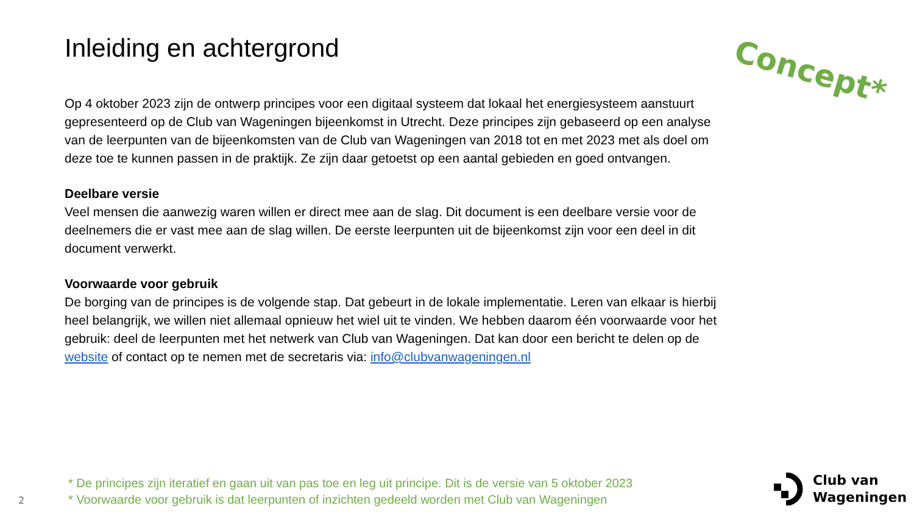Concept*
Inleiding en achtergrond
Op 4 oktober 2023 zijn de ontwerp principes voor een digitaal systeem dat lokaal het energiesysteem aanstuurt gepresenteerd op de Club van Wageningen bijeenkomst in Utrecht. Deze principes zijn gebaseerd op een analyse van de leerpunten van de bijeenkomsten van de Club van Wageningen van 2018 tot en met 2023 met als doel om deze toe te kunnen passen in de praktijk. Ze zijn daar getoetst op een aantal gebieden en goed ontvangen.
Deelbare versie
Veel mensen die aanwezig waren willen er direct mee aan de slag. Dit document is een deelbare versie voor de deelnemers die er vast mee aan de slag willen. De eerste leerpunten uit de bijeenkomst zijn voor een deel in dit document verwerkt.
Voorwaarde voor gebruik
De borging van de principes is de volgende stap. Dat gebeurt in de lokale implementatie. Leren van elkaar is hierbij heel belangrijk, we willen niet allemaal opnieuw het wiel uit te vinden. We hebben daarom één voorwaarde voor het gebruik: deel de leerpunten met het netwerk van Club van Wageningen. Dat kan door een bericht te delen op de website of contact op te nemen met de secretaris via: info@clubvanwageningen.nl
* De principes zijn iteratief en gaan uit van pas toe en leg uit principe. Dit is de versie van 5 oktober 2023
* Voorwaarde voor gebruik is dat leerpunten of inzichten gedeeld worden met Club van Wageningen
2
Club van
Wageningen